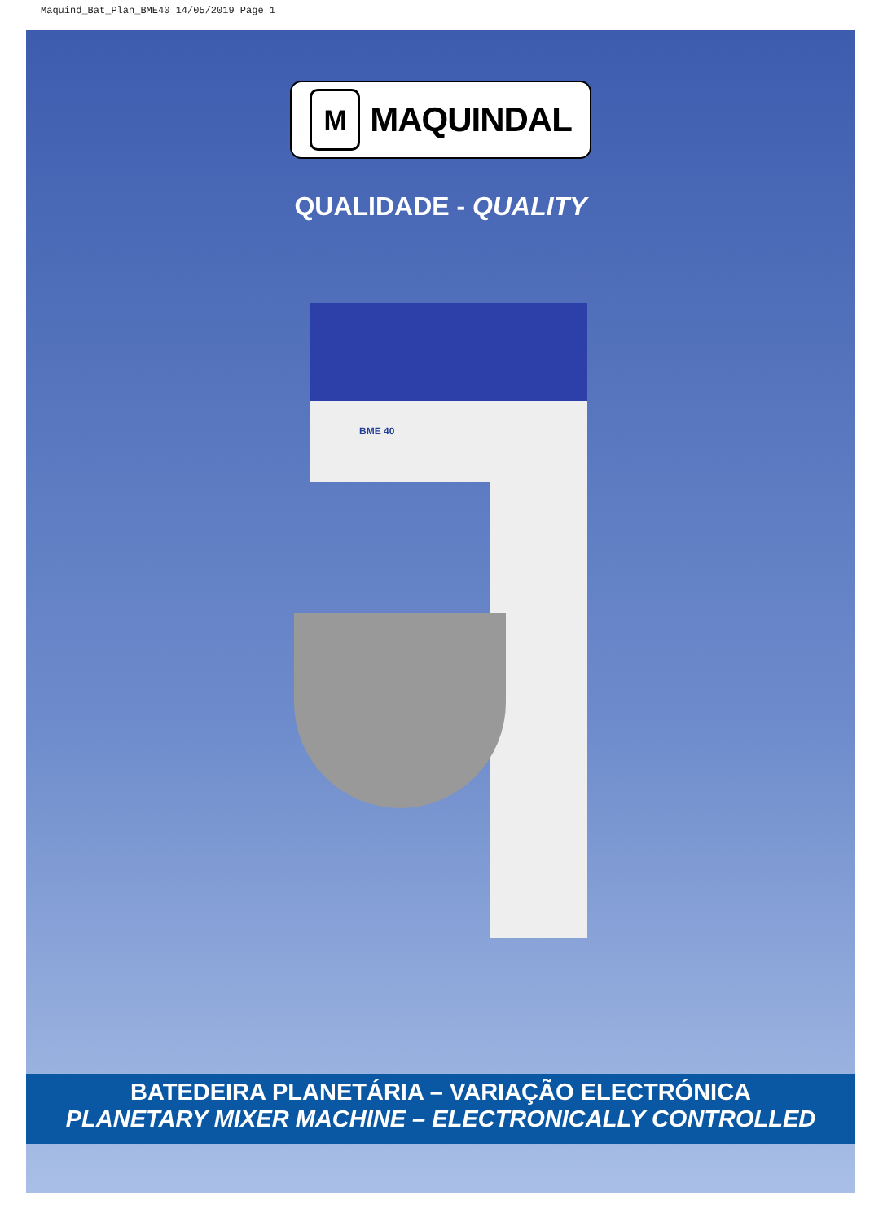Maquind_Bat_Plan_BME40 14/05/2019 Page 1
M
MAQUINDAL
QUALIDADE - QUALITY
BME 40
BATEDEIRA PLANETÁRIA – VARIAÇÃO ELECTRÓNICA
PLANETARY MIXER MACHINE – ELECTRONICALLY CONTROLLED